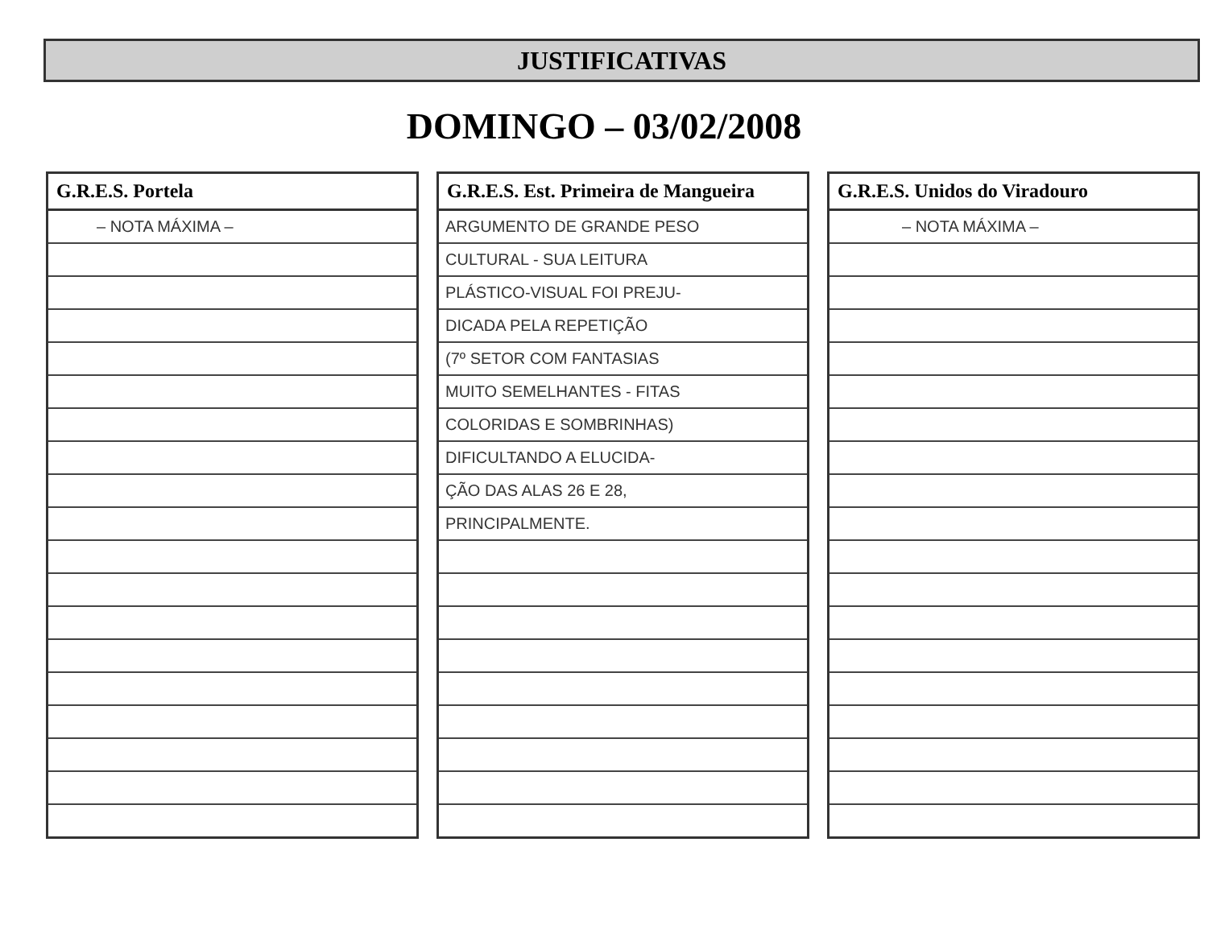JUSTIFICATIVAS
DOMINGO – 03/02/2008
| G.R.E.S. Portela |
| --- |
| – NOTA MÁXIMA – |
| G.R.E.S. Est. Primeira de Mangueira |
| --- |
| ARGUMENTO DE GRANDE PESO |
| CULTURAL - SUA LEITURA |
| PLÁSTICO-VISUAL FOI PREJU- |
| DICADA PELA REPETIÇÃO |
| (7º SETOR COM FANTASIAS |
| MUITO SEMELHANTES - FITAS |
| COLORIDAS E SOMBRINHAS) |
| DIFICULTANDO A ELUCIDA- |
| ÇÃO DAS ALAS 26 E 28, |
| PRINCIPALMENTE. |
| G.R.E.S. Unidos do Viradouro |
| --- |
| – NOTA MÁXIMA – |